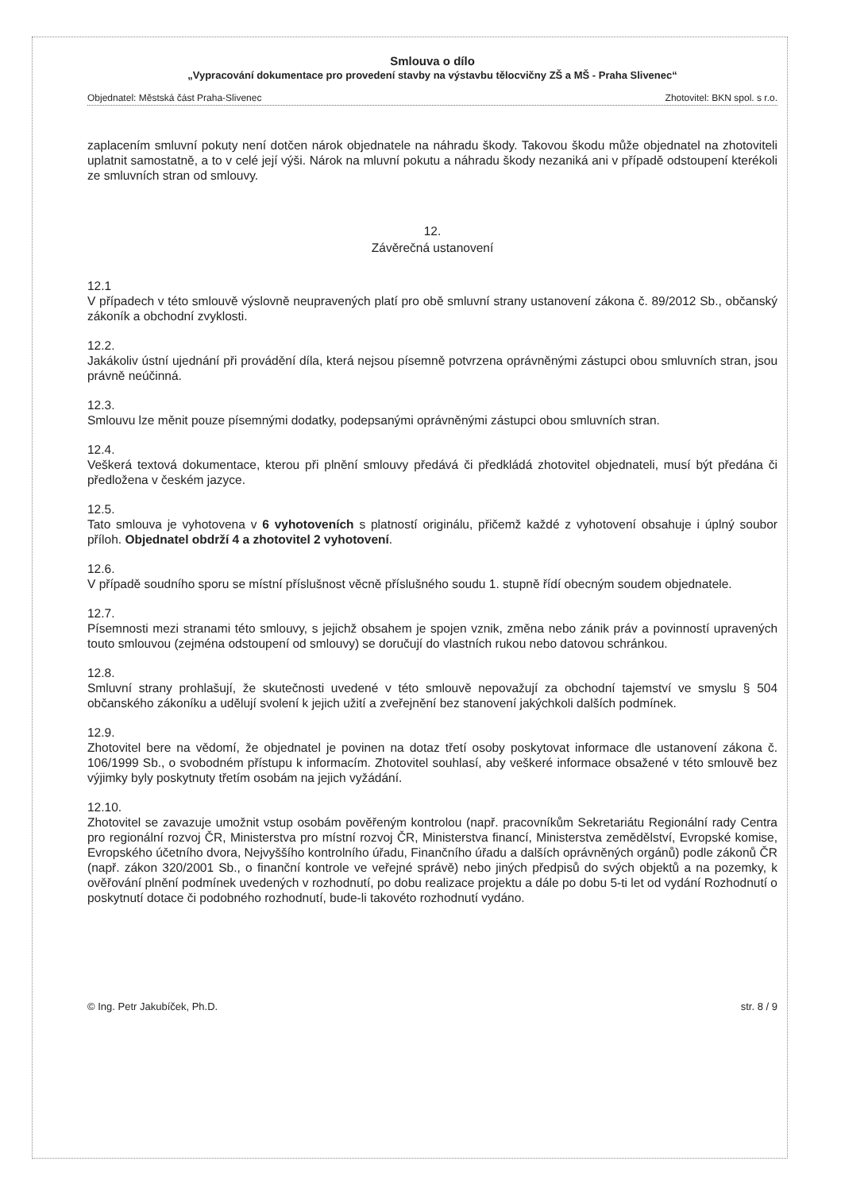Smlouva o dílo
„Vypracování dokumentace pro provedení stavby na výstavbu tělocvičny ZŠ a MŠ - Praha Slivenec“
Objednatel: Městská část Praha-Slivenec Zhotovitel: BKN spol. s r.o.
zaplacením smluvní pokuty není dotčen nárok objednatele na náhradu škody. Takovou škodu může objednatel na zhotoviteli uplatnit samostatně, a to v celé její výši. Nárok na mluvní pokutu a náhradu škody nezaniká ani v případě odstoupení kterékoli ze smluvních stran od smlouvy.
12.
Závěrečná ustanovení
12.1
V případech v této smlouvě výslovně neupravených platí pro obě smluvní strany ustanovení zákona č. 89/2012 Sb., občanský zákoník a obchodní zvyklosti.
12.2.
Jakákoliv ústní ujednání při provádění díla, která nejsou písemně potvrzena oprávněnými zástupci obou smluvních stran, jsou právně neúčinná.
12.3.
Smlouvu lze měnit pouze písemnými dodatky, podepsanými oprávněnými zástupci obou smluvních stran.
12.4.
Veškerá textová dokumentace, kterou při plnění smlouvy předává či předkládá zhotovitel objednateli, musí být předána či předložena v českém jazyce.
12.5.
Tato smlouva je vyhotovena v 6 vyhotoveních s platností originálu, přičemž každé z vyhotovení obsahuje i úplný soubor příloh. Objednatel obdrží 4 a zhotovitel 2 vyhotovení.
12.6.
V případě soudního sporu se místní příslušnost věcně příslušného soudu 1. stupně řídí obecným soudem objednatele.
12.7.
Písemnosti mezi stranami této smlouvy, s jejichž obsahem je spojen vznik, změna nebo zánik práv a povinností upravených touto smlouvou (zejména odstoupení od smlouvy) se doručují do vlastních rukou nebo datovou schránkou.
12.8.
Smluvní strany prohlašují, že skutečnosti uvedené v této smlouvě nepovažují za obchodní tajemství ve smyslu § 504 občanského zákoníku a udělují svolení k jejich užití a zveřejnění bez stanovení jakýchkoli dalších podmínek.
12.9.
Zhotovitel bere na vědomí, že objednatel je povinen na dotaz třetí osoby poskytovat informace dle ustanovení zákona č. 106/1999 Sb., o svobodném přístupu k informacím. Zhotovitel souhlasí, aby veškeré informace obsažené v této smlouvě bez výjimky byly poskytnuty třetím osobám na jejich vyžádání.
12.10.
Zhotovitel se zavazuje umožnit vstup osobám pověřeným kontrolou (např. pracovníkům Sekretariátu Regionální rady Centra pro regionální rozvoj ČR, Ministerstva pro místní rozvoj ČR, Ministerstva financí, Ministerstva zemědělství, Evropské komise, Evropského účetního dvora, Nejvyššího kontrolního úřadu, Finančního úřadu a dalších oprávněných orgánů) podle zákonů ČR (např. zákon 320/2001 Sb., o finanční kontrole ve veřejné správě) nebo jiných předpisů do svých objektů a na pozemky, k ověřování plnění podmínek uvedených v rozhodnutí, po dobu realizace projektu a dále po dobu 5-ti let od vydání Rozhodnutí o poskytnutí dotace či podobného rozhodnutí, bude-li takovéto rozhodnutí vydáno.
© Ing. Petr Jakubíček, Ph.D. str. 8 / 9